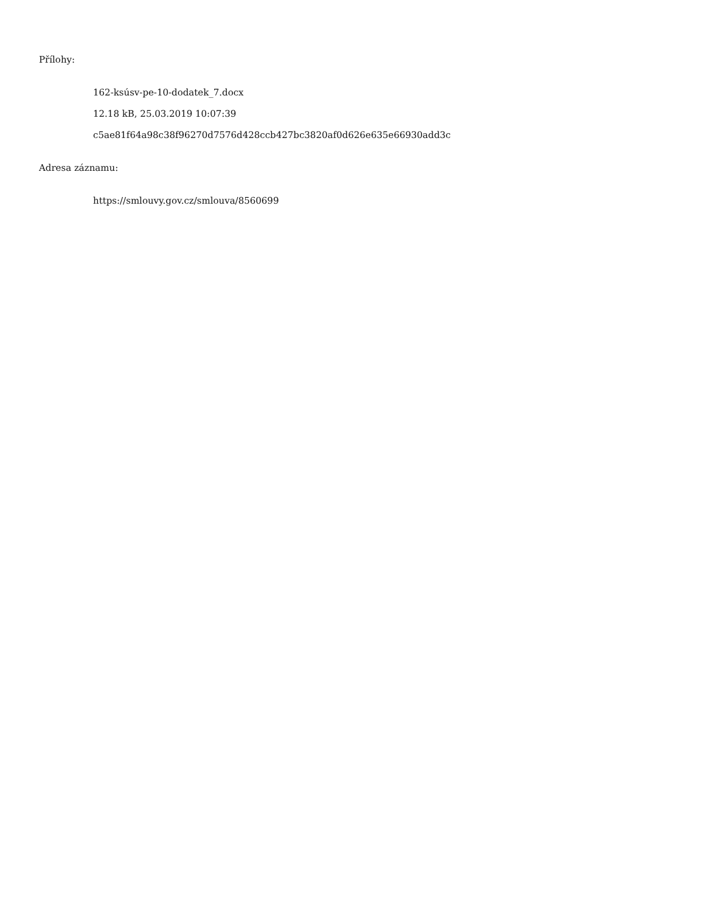Přílohy:
162-ksúsv-pe-10-dodatek_7.docx
12.18 kB, 25.03.2019 10:07:39
c5ae81f64a98c38f96270d7576d428ccb427bc3820af0d626e635e66930add3c
Adresa záznamu:
https://smlouvy.gov.cz/smlouva/8560699